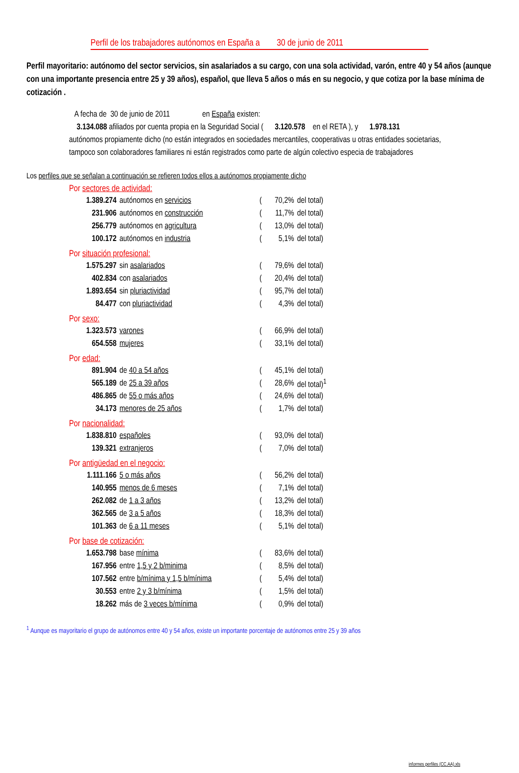Perfil de los trabajadores autónomos en España a 30 de junio de 2011
Perfil mayoritario: autónomo del sector servicios, sin asalariados a su cargo, con una sola actividad, varón, entre 40 y 54 años (aunque con una importante presencia entre 25 y 39 años), español, que lleva 5 años o más en su negocio, y que cotiza por la base mínima de cotización .
A fecha de 30 de junio de 2011 en España existen:
3.134.088 afiliados por cuenta propia en la Seguridad Social ( 3.120.578 en el RETA ), y 1.978.131
autónomos propiamente dicho (no están integrados en sociedades mercantiles, cooperativas u otras entidades societarias, tampoco son colaboradores familiares ni están registrados como parte de algún colectivo especia de trabajadores
Los perfiles que se señalan a continuación se refieren todos ellos a autónomos propiamente dicho
Por sectores de actividad:
| 1.389.274 | autónomos en servicios | ( | 70,2% | del total) |
| 231.906 | autónomos en construcción | ( | 11,7% | del total) |
| 256.779 | autónomos en agricultura | ( | 13,0% | del total) |
| 100.172 | autónomos en industria | ( | 5,1% | del total) |
Por situación profesional:
| 1.575.297 | sin asalariados | ( | 79,6% | del total) |
| 402.834 | con asalariados | ( | 20,4% | del total) |
| 1.893.654 | sin pluriactividad | ( | 95,7% | del total) |
| 84.477 | con pluriactividad | ( | 4,3% | del total) |
Por sexo:
| 1.323.573 | varones | ( | 66,9% | del total) |
| 654.558 | mujeres | ( | 33,1% | del total) |
Por edad:
| 891.904 | de 40 a 54 años | ( | 45,1% | del total) |
| 565.189 | de 25 a 39 años | ( | 28,6% | del total)<sup>1</sup> |
| 486.865 | de 55 o más años | ( | 24,6% | del total) |
| 34.173 | menores de 25 años | ( | 1,7% | del total) |
Por nacionalidad:
| 1.838.810 | españoles | ( | 93,0% | del total) |
| 139.321 | extranjeros | ( | 7,0% | del total) |
Por antigüedad en el negocio:
| 1.111.166 | 5 o más años | ( | 56,2% | del total) |
| 140.955 | menos de 6 meses | ( | 7,1% | del total) |
| 262.082 | de 1 a 3 años | ( | 13,2% | del total) |
| 362.565 | de 3 a 5 años | ( | 18,3% | del total) |
| 101.363 | de 6 a 11 meses | ( | 5,1% | del total) |
Por base de cotización:
| 1.653.798 | base mínima | ( | 83,6% | del total) |
| 167.956 | entre 1,5 y 2 b/minima | ( | 8,5% | del total) |
| 107.562 | entre b/mínima y 1,5 b/mínima | ( | 5,4% | del total) |
| 30.553 | entre 2 y 3 b/mínima | ( | 1,5% | del total) |
| 18.262 | más de 3 veces b/mínima | ( | 0,9% | del total) |
<sup>1</sup> Aunque es mayoritario el grupo de autónomos entre 40 y 54 años, existe un importante porcentaje de autónomos entre 25 y 39 años
informes perfiles (CC.AA).xls